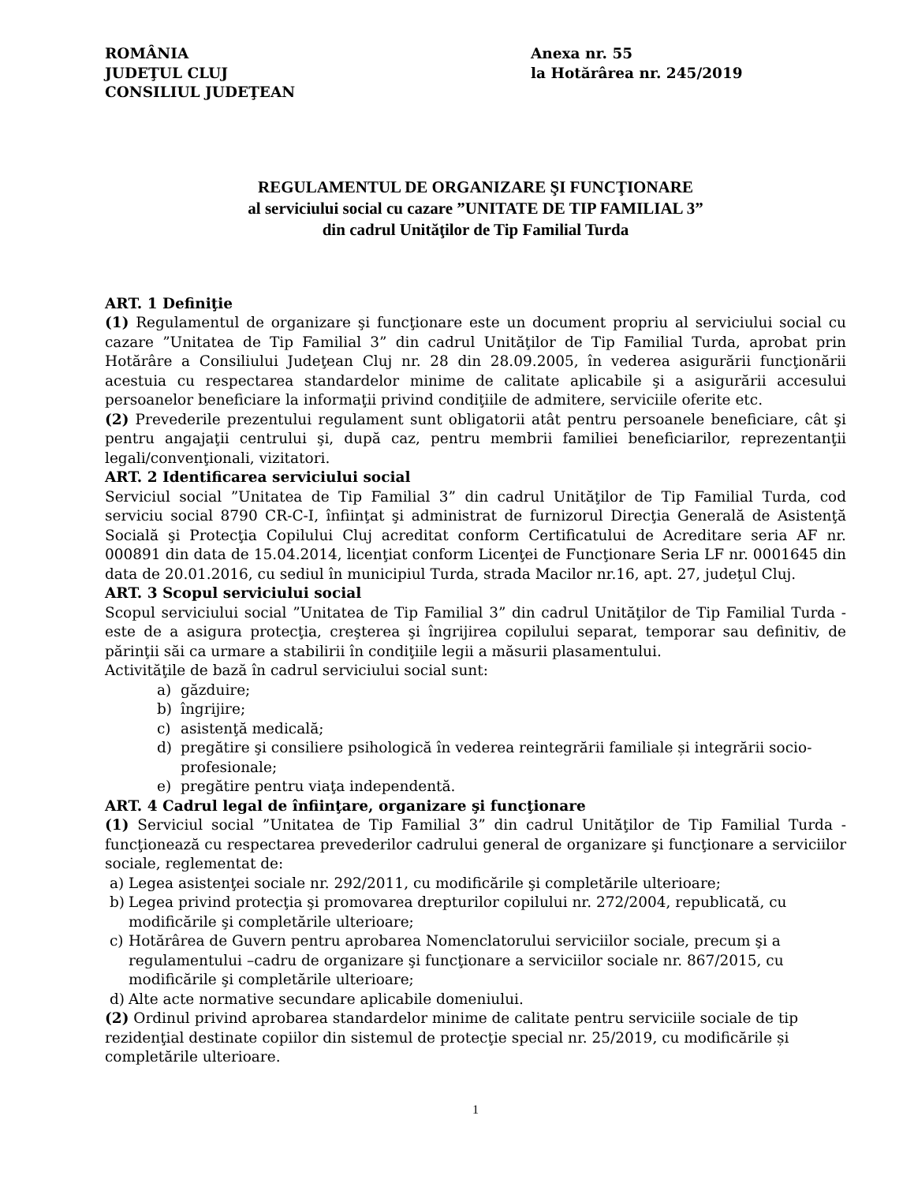ROMÂNIA
JUDEŢUL CLUJ
CONSILIUL JUDEŢEAN
Anexa nr. 55
la Hotărârea nr. 245/2019
REGULAMENTUL DE ORGANIZARE ŞI FUNCŢIONARE
al serviciului social cu cazare ”UNITATE DE TIP FAMILIAL 3”
din cadrul Unităţilor de Tip Familial Turda
ART. 1 Definiţie
(1) Regulamentul de organizare şi funcţionare este un document propriu al serviciului social cu cazare ”Unitatea de Tip Familial 3” din cadrul Unităţilor de Tip Familial Turda, aprobat prin Hotărâre a Consiliului Judeţean Cluj nr. 28 din 28.09.2005, în vederea asigurării funcţionării acestuia cu respectarea standardelor minime de calitate aplicabile şi a asigurării accesului persoanelor beneficiare la informaţii privind condiţiile de admitere, serviciile oferite etc.
(2) Prevederile prezentului regulament sunt obligatorii atât pentru persoanele beneficiare, cât şi pentru angajaţii centrului şi, după caz, pentru membrii familiei beneficiarilor, reprezentanţii legali/convenţionali, vizitatori.
ART. 2 Identificarea serviciului social
Serviciul social ”Unitatea de Tip Familial 3” din cadrul Unităţilor de Tip Familial Turda, cod serviciu social 8790 CR-C-I, înfiinţat şi administrat de furnizorul Direcţia Generală de Asistenţă Socială şi Protecţia Copilului Cluj acreditat conform Certificatului de Acreditare seria AF nr. 000891 din data de 15.04.2014, licenţiat conform Licenţei de Funcţionare Seria LF nr. 0001645 din data de 20.01.2016, cu sediul în municipiul Turda, strada Macilor nr.16, apt. 27, judeţul Cluj.
ART. 3 Scopul serviciului social
Scopul serviciului social ”Unitatea de Tip Familial 3” din cadrul Unităţilor de Tip Familial Turda - este de a asigura protecţia, creşterea şi îngrijirea copilului separat, temporar sau definitiv, de părinţii săi ca urmare a stabilirii în condiţiile legii a măsurii plasamentului.
Activităţile de bază în cadrul serviciului social sunt:
a) găzduire;
b) îngrijire;
c) asistenţă medicală;
d) pregătire şi consiliere psihologică în vederea reintegrării familiale și integrării socio-profesionale;
e) pregătire pentru viaţa independentă.
ART. 4 Cadrul legal de înfiinţare, organizare şi funcţionare
(1) Serviciul social ”Unitatea de Tip Familial 3” din cadrul Unităţilor de Tip Familial Turda - funcţionează cu respectarea prevederilor cadrului general de organizare şi funcţionare a serviciilor sociale, reglementat de:
a) Legea asistenţei sociale nr. 292/2011, cu modificările şi completările ulterioare;
b) Legea privind protecţia şi promovarea drepturilor copilului nr. 272/2004, republicată, cu modificările şi completările ulterioare;
c) Hotărârea de Guvern pentru aprobarea Nomenclatorului serviciilor sociale, precum şi a regulamentului –cadru de organizare şi funcţionare a serviciilor sociale nr. 867/2015, cu modificările şi completările ulterioare;
d) Alte acte normative secundare aplicabile domeniului.
(2) Ordinul privind aprobarea standardelor minime de calitate pentru serviciile sociale de tip rezidenţial destinate copiilor din sistemul de protecţie special nr. 25/2019, cu modificările și completările ulterioare.
1